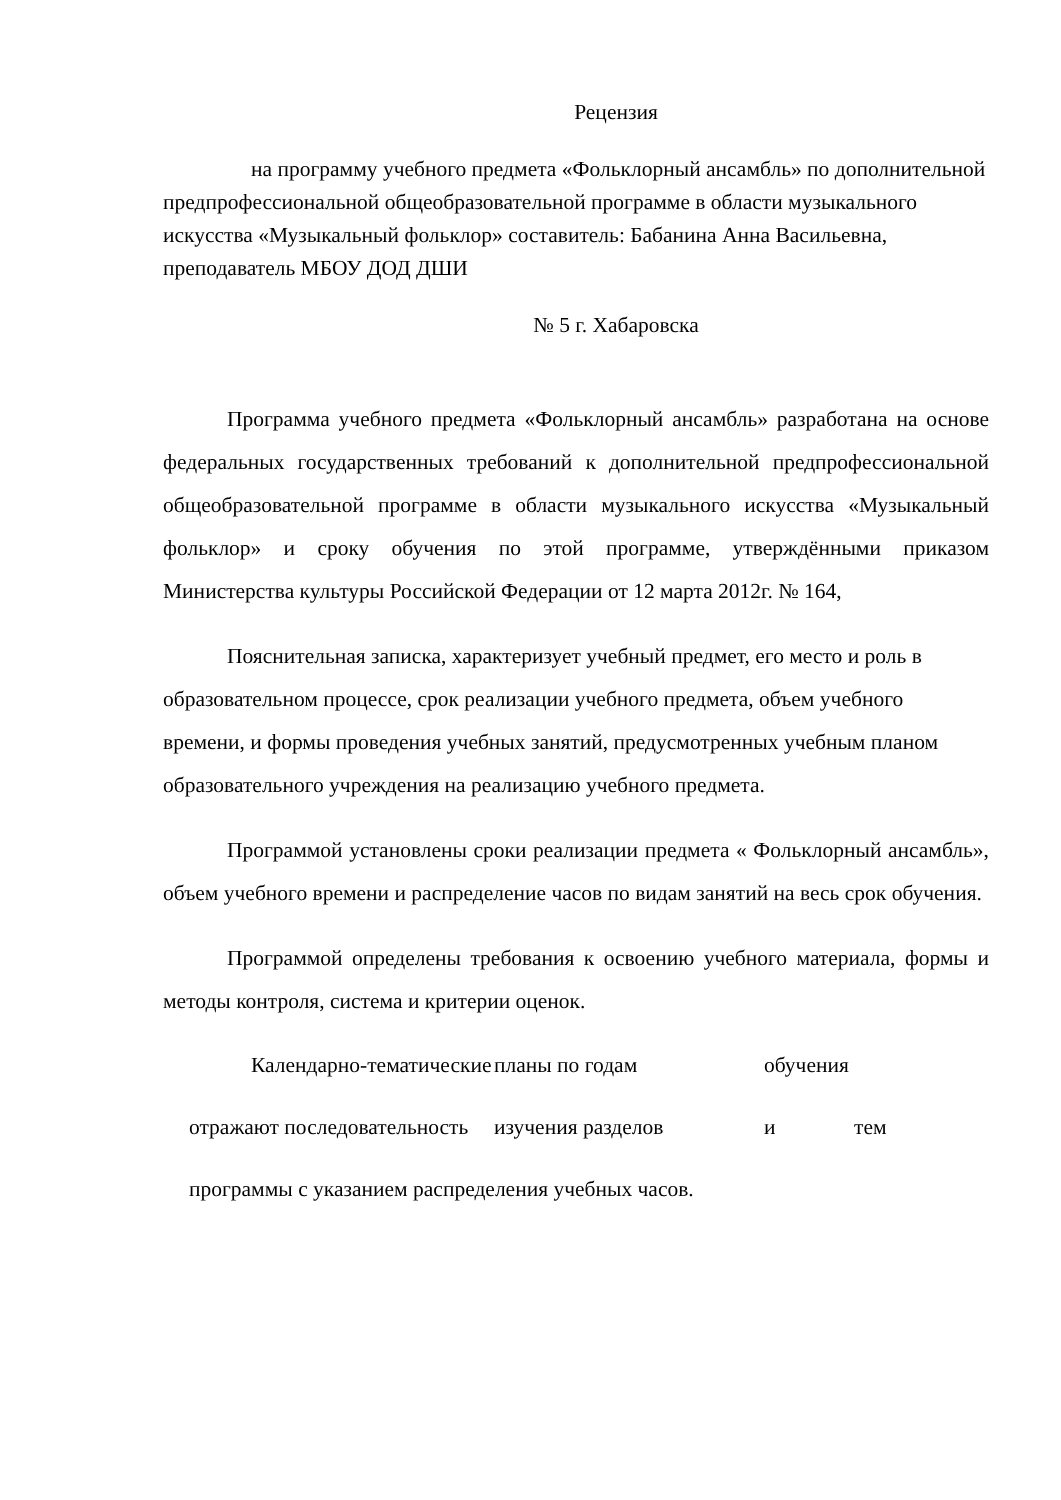Рецензия
на программу учебного предмета «Фольклорный ансамбль» по дополнительной предпрофессиональной общеобразовательной программе в области музыкального искусства «Музыкальный фольклор» составитель: Бабанина Анна Васильевна, преподаватель МБОУ ДОД ДШИ
№ 5 г. Хабаровска
Программа учебного предмета «Фольклорный ансамбль» разработана на основе федеральных государственных требований к дополнительной предпрофессиональной общеобразовательной программе в области музыкального искусства «Музыкальный фольклор» и сроку обучения по этой программе, утверждёнными приказом Министерства культуры Российской Федерации от 12 марта 2012г. № 164,
Пояснительная записка, характеризует учебный предмет, его место и роль в образовательном процессе, срок реализации учебного предмета, объем учебного времени, и формы проведения учебных занятий, предусмотренных учебным планом образовательного учреждения на реализацию учебного предмета.
Программой установлены сроки реализации предмета « Фольклорный ансамбль», объем учебного времени и распределение часов по видам занятий на весь срок обучения.
Программой определены требования к освоению учебного материала, формы и методы контроля, система и критерии оценок.
Календарно-тематические планы по годам обучения
отражают последовательность изучения разделов и тем
программы с указанием распределения учебных часов.